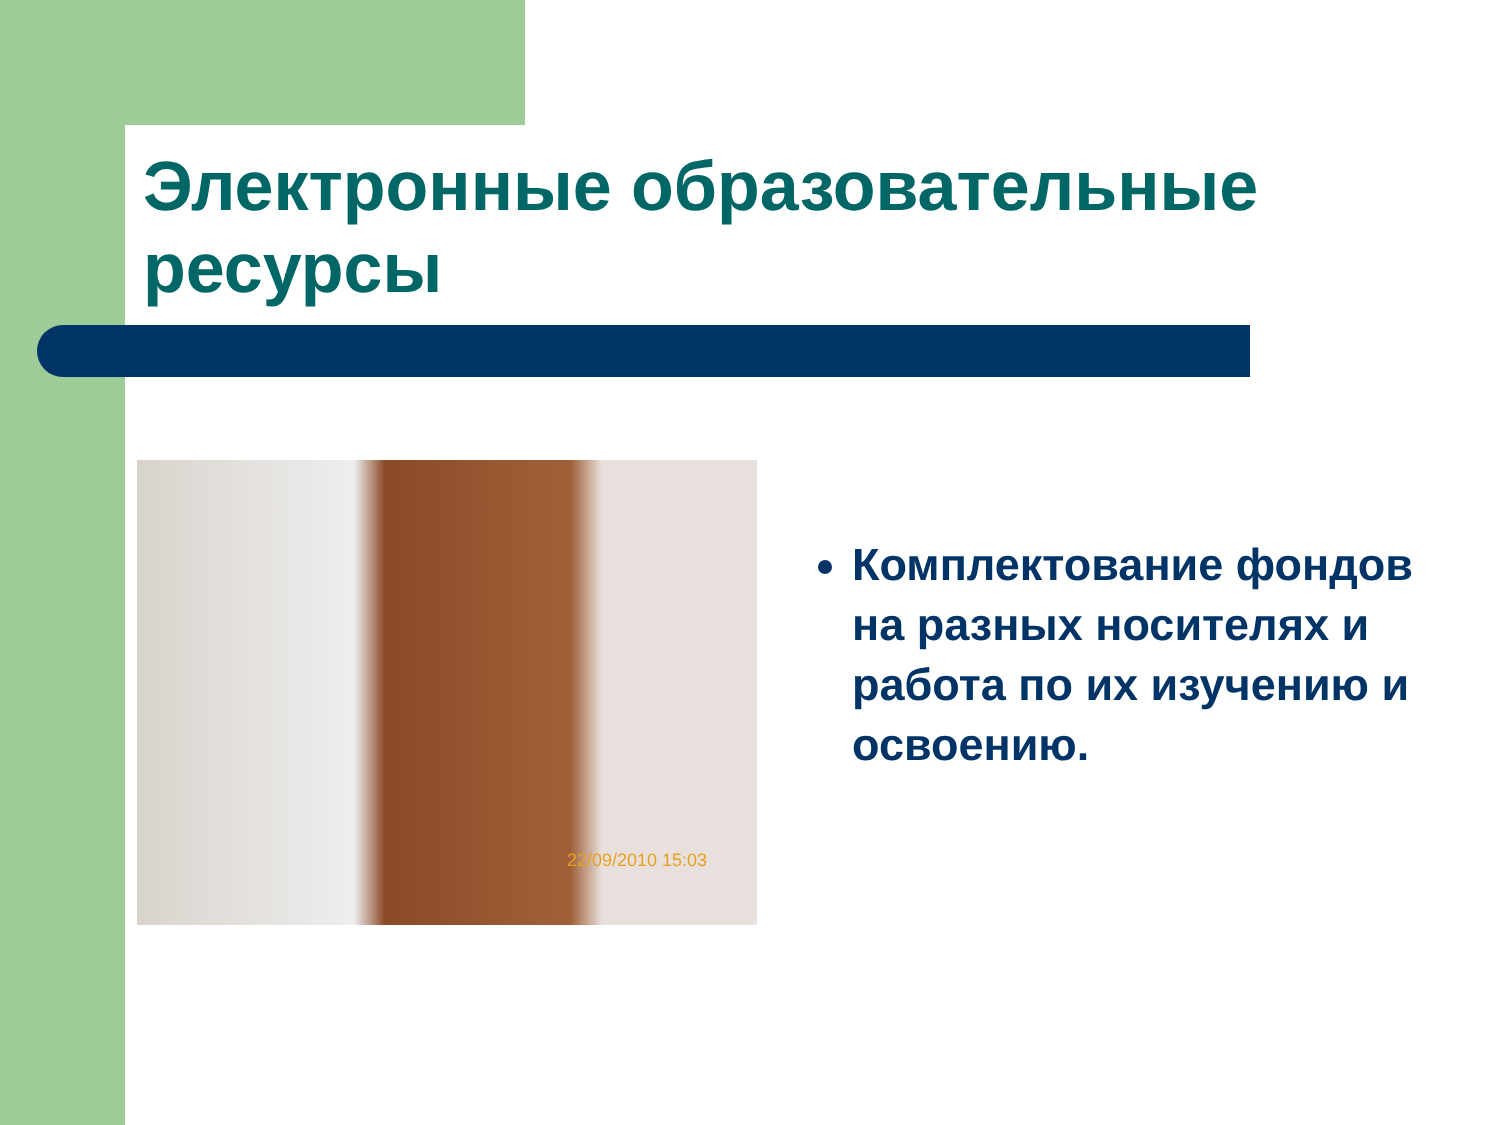Электронные образовательные ресурсы
22/09/2010 15:03
Комплектование фондов на разных носителях и работа по их изучению и освоению.